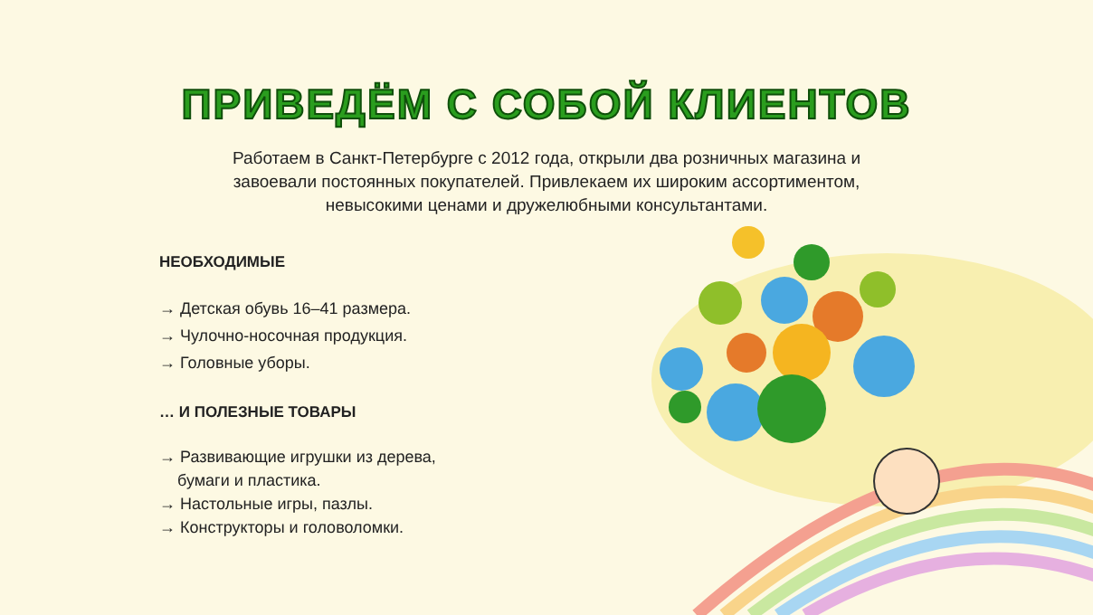ПРИВЕДЁМ С СОБОЙ КЛИЕНТОВ
Работаем в Санкт-Петербурге с 2012 года, открыли два розничных магазина и
завоевали постоянных покупателей. Привлекаем их широким ассортиментом,
невысокими ценами и дружелюбными консультантами.
НЕОБХОДИМЫЕ
→ Детская обувь 16–41 размера.
→ Чулочно-носочная продукция.
→ Головные уборы.
… И ПОЛЕЗНЫЕ ТОВАРЫ
→ Развивающие игрушки из дерева,
бумаги и пластика.
→ Настольные игры, пазлы.
→ Конструкторы и головоломки.